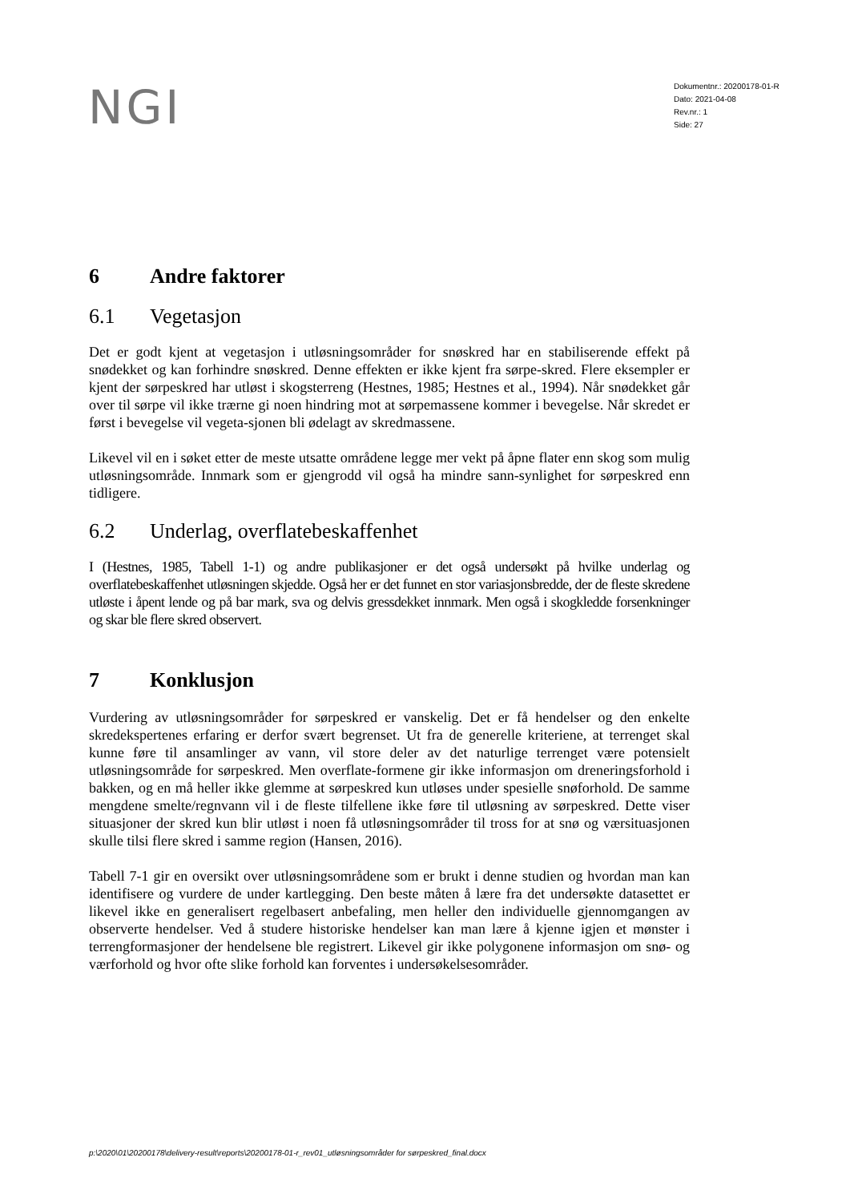NGI
Dokumentnr.: 20200178-01-R
Dato: 2021-04-08
Rev.nr.: 1
Side: 27
6 Andre faktorer
6.1 Vegetasjon
Det er godt kjent at vegetasjon i utløsningsområder for snøskred har en stabiliserende effekt på snødekket og kan forhindre snøskred. Denne effekten er ikke kjent fra sørpe-skred. Flere eksempler er kjent der sørpeskred har utløst i skogsterreng (Hestnes, 1985; Hestnes et al., 1994). Når snødekket går over til sørpe vil ikke trærne gi noen hindring mot at sørpemassene kommer i bevegelse. Når skredet er først i bevegelse vil vegeta-sjonen bli ødelagt av skredmassene.
Likevel vil en i søket etter de meste utsatte områdene legge mer vekt på åpne flater enn skog som mulig utløsningsområde. Innmark som er gjengrodd vil også ha mindre sann-synlighet for sørpeskred enn tidligere.
6.2 Underlag, overflatebeskaffenhet
I (Hestnes, 1985, Tabell 1-1) og andre publikasjoner er det også undersøkt på hvilke underlag og overflatebeskaffenhet utløsningen skjedde. Også her er det funnet en stor variasjonsbredde, der de fleste skredene utløste i åpent lende og på bar mark, sva og delvis gressdekket innmark. Men også i skogkledde forsenkninger og skar ble flere skred observert.
7 Konklusjon
Vurdering av utløsningsområder for sørpeskred er vanskelig. Det er få hendelser og den enkelte skredekspertenes erfaring er derfor svært begrenset. Ut fra de generelle kriteriene, at terrenget skal kunne føre til ansamlinger av vann, vil store deler av det naturlige terrenget være potensielt utløsningsområde for sørpeskred. Men overflate-formene gir ikke informasjon om dreneringsforhold i bakken, og en må heller ikke glemme at sørpeskred kun utløses under spesielle snøforhold. De samme mengdene smelte/regnvann vil i de fleste tilfellene ikke føre til utløsning av sørpeskred. Dette viser situasjoner der skred kun blir utløst i noen få utløsningsområder til tross for at snø og værsituasjonen skulle tilsi flere skred i samme region (Hansen, 2016).
Tabell 7-1 gir en oversikt over utløsningsområdene som er brukt i denne studien og hvordan man kan identifisere og vurdere de under kartlegging. Den beste måten å lære fra det undersøkte datasettet er likevel ikke en generalisert regelbasert anbefaling, men heller den individuelle gjennomgangen av observerte hendelser. Ved å studere historiske hendelser kan man lære å kjenne igjen et mønster i terrengformasjoner der hendelsene ble registrert. Likevel gir ikke polygonene informasjon om snø- og værforhold og hvor ofte slike forhold kan forventes i undersøkelsesområder.
p:\2020\01\20200178\delivery-result\reports\20200178-01-r_rev01_utløsningsområder for sørpeskred_final.docx